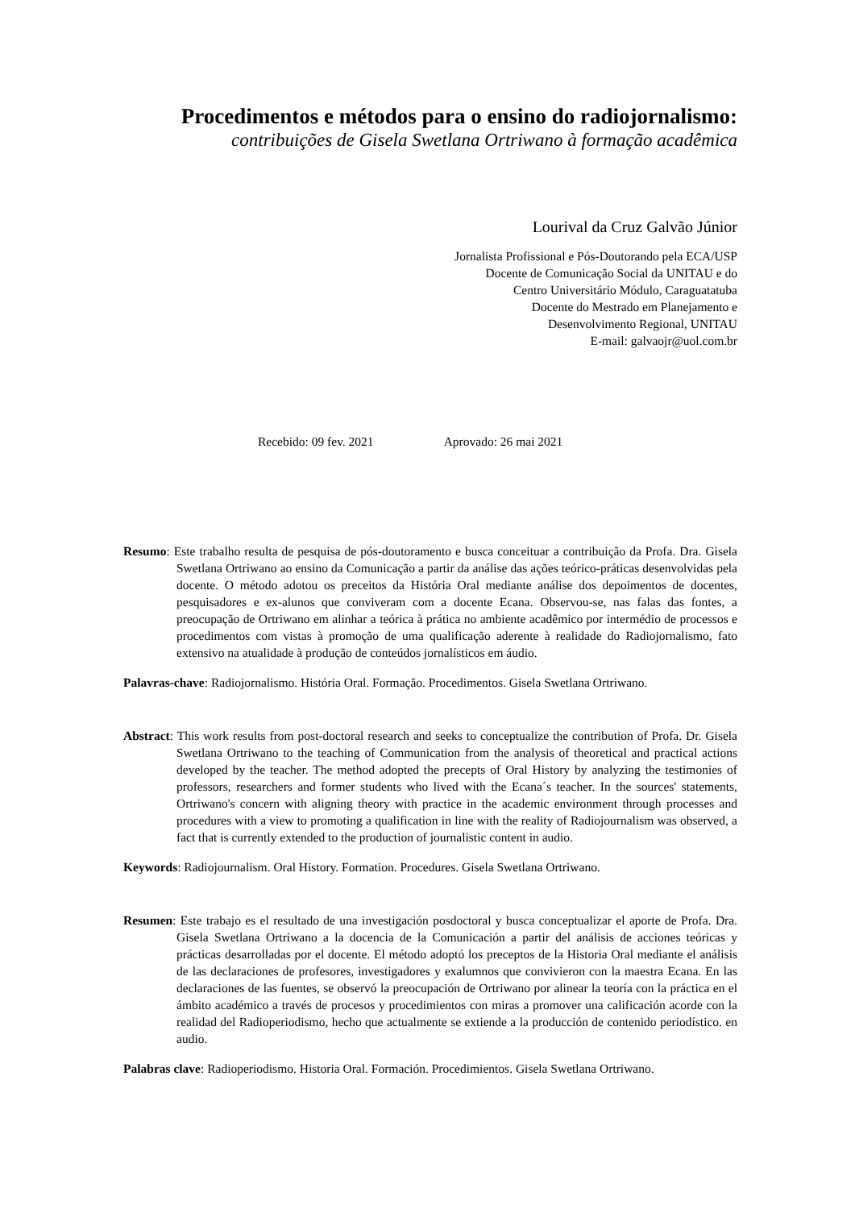Procedimentos e métodos para o ensino do radiojornalismo:
contribuições de Gisela Swetlana Ortriwano à formação acadêmica
Lourival da Cruz Galvão Júnior
Jornalista Profissional e Pós-Doutorando pela ECA/USP
Docente de Comunicação Social da UNITAU e do
Centro Universitário Módulo, Caraguatatuba
Docente do Mestrado em Planejamento e
Desenvolvimento Regional, UNITAU
E-mail: galvaojr@uol.com.br
Recebido: 09 fev. 2021 Aprovado: 26 mai 2021
Resumo: Este trabalho resulta de pesquisa de pós-doutoramento e busca conceituar a contribuição da Profa. Dra. Gisela Swetlana Ortriwano ao ensino da Comunicação a partir da análise das ações teórico-práticas desenvolvidas pela docente. O método adotou os preceitos da História Oral mediante análise dos depoimentos de docentes, pesquisadores e ex-alunos que conviveram com a docente Ecana. Observou-se, nas falas das fontes, a preocupação de Ortriwano em alinhar a teórica à prática no ambiente acadêmico por intermédio de processos e procedimentos com vistas à promoção de uma qualificação aderente à realidade do Radiojornalismo, fato extensivo na atualidade à produção de conteúdos jornalísticos em áudio.
Palavras-chave: Radiojornalismo. História Oral. Formação. Procedimentos. Gisela Swetlana Ortriwano.
Abstract: This work results from post-doctoral research and seeks to conceptualize the contribution of Profa. Dr. Gisela Swetlana Ortriwano to the teaching of Communication from the analysis of theoretical and practical actions developed by the teacher. The method adopted the precepts of Oral History by analyzing the testimonies of professors, researchers and former students who lived with the Ecana´s teacher. In the sources' statements, Ortriwano's concern with aligning theory with practice in the academic environment through processes and procedures with a view to promoting a qualification in line with the reality of Radiojournalism was observed, a fact that is currently extended to the production of journalistic content in audio.
Keywords: Radiojournalism. Oral History. Formation. Procedures. Gisela Swetlana Ortriwano.
Resumen: Este trabajo es el resultado de una investigación posdoctoral y busca conceptualizar el aporte de Profa. Dra. Gisela Swetlana Ortriwano a la docencia de la Comunicación a partir del análisis de acciones teóricas y prácticas desarrolladas por el docente. El método adoptó los preceptos de la Historia Oral mediante el análisis de las declaraciones de profesores, investigadores y exalumnos que convivieron con la maestra Ecana. En las declaraciones de las fuentes, se observó la preocupación de Ortriwano por alinear la teoría con la práctica en el ámbito académico a través de procesos y procedimientos con miras a promover una calificación acorde con la realidad del Radioperiodismo, hecho que actualmente se extiende a la producción de contenido periodístico. en audio.
Palabras clave: Radioperiodismo. Historia Oral. Formación. Procedimientos. Gisela Swetlana Ortriwano.